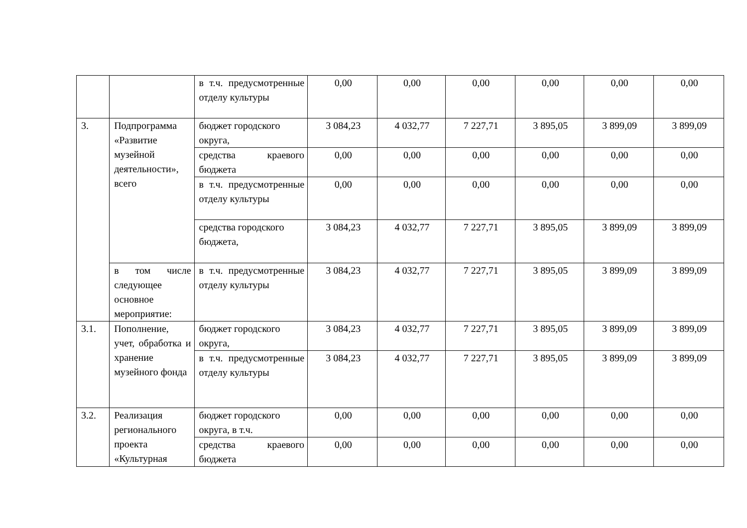| | | в т.ч. предусмотренные отделу культуры | 0,00 | 0,00 | 0,00 | 0,00 | 0,00 | 0,00 |
| 3. | Подпрограмма «Развитие музейной деятельности», всего | бюджет городского округа, | 3 084,23 | 4 032,77 | 7 227,71 | 3 895,05 | 3 899,09 | 3 899,09 |
| | | средства краевого бюджета | 0,00 | 0,00 | 0,00 | 0,00 | 0,00 | 0,00 |
| | | в т.ч. предусмотренные отделу культуры | 0,00 | 0,00 | 0,00 | 0,00 | 0,00 | 0,00 |
| | | средства городского бюджета, | 3 084,23 | 4 032,77 | 7 227,71 | 3 895,05 | 3 899,09 | 3 899,09 |
| | в том числе следующее основное мероприятие: | в т.ч. предусмотренные отделу культуры | 3 084,23 | 4 032,77 | 7 227,71 | 3 895,05 | 3 899,09 | 3 899,09 |
| 3.1. | Пополнение, учет, обработка и хранение музейного фонда | бюджет городского округа, | 3 084,23 | 4 032,77 | 7 227,71 | 3 895,05 | 3 899,09 | 3 899,09 |
| | | в т.ч. предусмотренные отделу культуры | 3 084,23 | 4 032,77 | 7 227,71 | 3 895,05 | 3 899,09 | 3 899,09 |
| 3.2. | Реализация регионального проекта «Культурная | бюджет городского округа, в т.ч. | 0,00 | 0,00 | 0,00 | 0,00 | 0,00 | 0,00 |
| | | средства краевого бюджета | 0,00 | 0,00 | 0,00 | 0,00 | 0,00 | 0,00 |